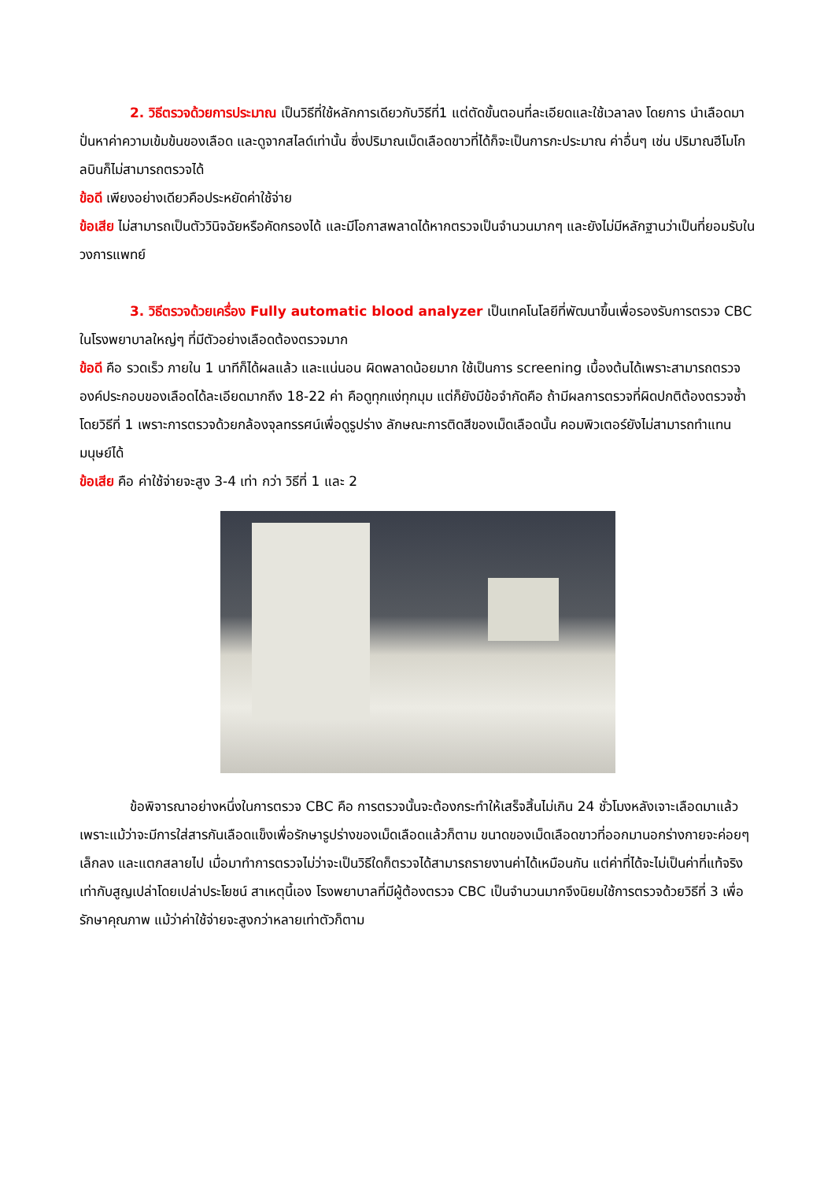2. วิธีตรวจด้วยการประมาณ เป็นวิธีที่ใช้หลักการเดียวกับวิธีที่1 แต่ตัดขั้นตอนที่ละเอียดและใช้เวลาลง โดยการ นำเลือดมาปั่นหาค่าความเข้มข้นของเลือด และดูจากสไลด์เท่านั้น ซึ่งปริมาณเม็ดเลือดขาวที่ได้ก็จะเป็นการกะประมาณ ค่าอื่นๆ เช่น ปริมาณฮีโมโกลบินก็ไม่สามารถตรวจได้
ข้อดี เพียงอย่างเดียวคือประหยัดค่าใช้จ่าย
ข้อเสีย ไม่สามารถเป็นตัววินิจฉัยหรือคัดกรองได้ และมีโอกาสพลาดได้หากตรวจเป็นจำนวนมากๆ และยังไม่มีหลักฐานว่าเป็นที่ยอมรับในวงการแพทย์
3. วิธีตรวจด้วยเครื่อง Fully automatic blood analyzer เป็นเทคโนโลยีที่พัฒนาขึ้นเพื่อรองรับการตรวจ CBC ในโรงพยาบาลใหญ่ๆ ที่มีตัวอย่างเลือดต้องตรวจมาก
ข้อดี คือ รวดเร็ว ภายใน 1 นาทีก็ได้ผลแล้ว และแน่นอน ผิดพลาดน้อยมาก ใช้เป็นการ screening เบื้องต้นได้เพราะสามารถตรวจองค์ประกอบของเลือดได้ละเอียดมากถึง 18-22 ค่า คือดูทุกแง่ทุกมุม แต่ก็ยังมีข้อจำกัดคือ ถ้ามีผลการตรวจที่ผิดปกติต้องตรวจซ้ำโดยวิธีที่ 1 เพราะการตรวจด้วยกล้องจุลทรรศน์เพื่อดูรูปร่าง ลักษณะการติดสีของเม็ดเลือดนั้น คอมพิวเตอร์ยังไม่สามารถทำแทนมนุษย์ได้
ข้อเสีย คือ ค่าใช้จ่ายจะสูง 3-4 เท่า กว่า วิธีที่ 1 และ 2
ข้อพิจารณาอย่างหนึ่งในการตรวจ CBC คือ การตรวจนั้นจะต้องกระทำให้เสร็จสิ้นไม่เกิน 24 ชั่วโมงหลังเจาะเลือดมาแล้ว เพราะแม้ว่าจะมีการใส่สารกันเลือดแข็งเพื่อรักษารูปร่างของเม็ดเลือดแล้วก็ตาม ขนาดของเม็ดเลือดขาวที่ออกมานอกร่างกายจะค่อยๆ เล็กลง และแตกสลายไป เมื่อมาทำการตรวจไม่ว่าจะเป็นวิธีใดก็ตรวจได้สามารถรายงานค่าได้เหมือนกัน แต่ค่าที่ได้จะไม่เป็นค่าที่แท้จริง เท่ากับสูญเปล่าโดยเปล่าประโยชน์ สาเหตุนี้เอง โรงพยาบาลที่มีผู้ต้องตรวจ CBC เป็นจำนวนมากจึงนิยมใช้การตรวจด้วยวิธีที่ 3 เพื่อรักษาคุณภาพ แม้ว่าค่าใช้จ่ายจะสูงกว่าหลายเท่าตัวก็ตาม